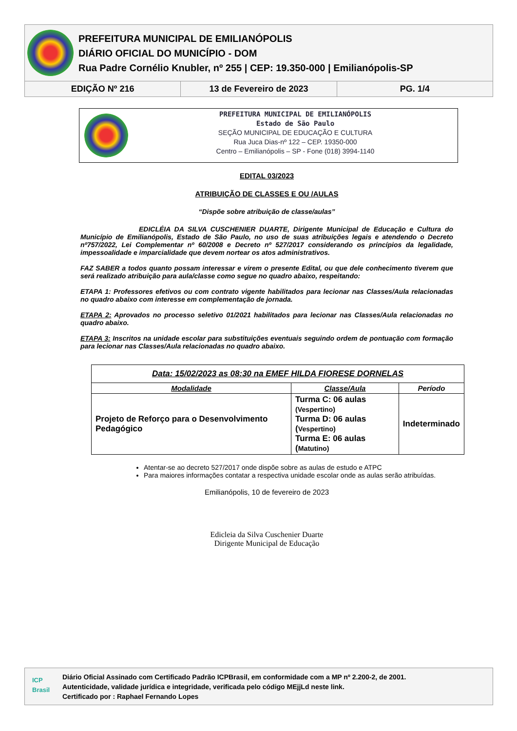PREFEITURA MUNICIPAL DE EMILIANÓPOLIS
DIÁRIO OFICIAL DO MUNICÍPIO - DOM
Rua Padre Cornélio Knubler, nº 255 | CEP: 19.350-000 | Emilianópolis-SP
EDIÇÃO Nº 216 13 de Fevereiro de 2023 PG. 1/4
PREFEITURA MUNICIPAL DE EMILIANÓPOLIS
Estado de São Paulo
SEÇÃO MUNICIPAL DE EDUCAÇÃO E CULTURA
Rua Juca Dias-nº 122 – CEP. 19350-000
Centro – Emilianópolis – SP - Fone (018) 3994-1140
EDITAL 03/2023
ATRIBUIÇÃO DE CLASSES E OU /AULAS
“Dispõe sobre atribuição de classe/aulas”
EDICLÉIA DA SILVA CUSCHENIER DUARTE, Dirigente Municipal de Educação e Cultura do Município de Emilianópolis, Estado de São Paulo, no uso de suas atribuições legais e atendendo o Decreto nº757/2022, Lei Complementar nº 60/2008 e Decreto nº 527/2017 considerando os princípios da legalidade, impessoalidade e imparcialidade que devem nortear os atos administrativos.
FAZ SABER a todos quanto possam interessar e virem o presente Edital, ou que dele conhecimento tiverem que será realizado atribuição para aula/classe como segue no quadro abaixo, respeitando:
ETAPA 1: Professores efetivos ou com contrato vigente habilitados para lecionar nas Classes/Aula relacionadas no quadro abaixo com interesse em complementação de jornada.
ETAPA 2: Aprovados no processo seletivo 01/2021 habilitados para lecionar nas Classes/Aula relacionadas no quadro abaixo.
ETAPA 3: Inscritos na unidade escolar para substituições eventuais seguindo ordem de pontuação com formação para lecionar nas Classes/Aula relacionadas no quadro abaixo.
| Data: 15/02/2023 as 08:30 na EMEF HILDA FIORESE DORNELAS | | |
| --- | --- | --- |
| Modalidade | Classe/Aula | Período |
| Projeto de Reforço para o Desenvolvimento Pedagógico | Turma C: 06 aulas (Vespertino) Turma D: 06 aulas ( Vespertino) Turma E: 06 aulas ( Matutino) | Indeterminado |
Atentar-se ao decreto 527/2017 onde dispõe sobre as aulas de estudo e ATPC
Para maiores informações contatar a respectiva unidade escolar onde as aulas serão atribuídas.
Emilianópolis, 10 de fevereiro de 2023
Edicleia da Silva Cuschenier Duarte
Dirigente Municipal de Educação
ICP
Brasil
Diário Oficial Assinado com Certificado Padrão ICPBrasil, em conformidade com a MP nº 2.200-2, de 2001.
Autenticidade, validade jurídica e integridade, verificada pelo código MEjjLd neste link.
Certificado por : Raphael Fernando Lopes